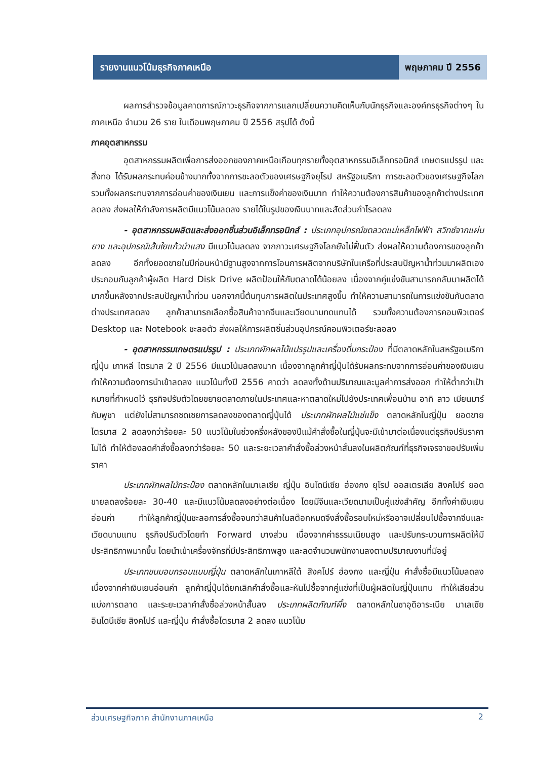รายงานแนวโน้มธุรกิจภาคเหนือ พฤษภาคม ปี 2556
ผลการสำรวจข้อมูลคาดการณ์ภาวะธุรกิจจากการแลกเปลี่ยนความคิดเห็นกับนักธุรกิจและองค์กรธุรกิจต่างๆ ในภาคเหนือ จำนวน 26 ราย ในเดือนพฤษภาคม ปี 2556 สรุปได้ ดังนี้
ภาคอุตสาหกรรม
อุตสาหกรรมผลิตเพื่อการส่งออกของภาคเหนือเกือบทุกรายทั้งอุตสาหกรรมอิเล็กทรอนิกส์ เกษตรแปรรูป และสิ่งทอ ได้รับผลกระทบค่อนข้างมากทั้งจากการชะลอตัวของเศรษฐกิจยุโรป สหรัฐอเมริกา การชะลอตัวของเศรษฐกิจโลก รวมทั้งผลกระทบจากการอ่อนค่าของเงินเยน และการแข็งค่าของเงินบาท ทำให้ความต้องการสินค้าของลูกค้าต่างประเทศลดลง ส่งผลให้กำลังการผลิตมีแนวโน้มลดลง รายได้ในรูปของเงินบาทและสัดส่วนกำไรลดลง
- อุตสาหกรรมผลิตและส่งออกชิ้นส่วนอิเล็กทรอนิกส์ : ประเภทอุปกรณ์ขดลวดแม่เหล็กไฟฟ้า สวิทซ์จากแผ่นยาง และอุปกรณ์เส้นใยแก้วนำแสง มีแนวโน้มลดลง จากภาวะเศรษฐกิจโลกยังไม่ฟื้นตัว ส่งผลให้ความต้องการของลูกค้าลดลง อีกทั้งยอดขายในปีก่อนหน้ามีฐานสูงจากการโอนการผลิตจากบริษัทในเครือที่ประสบปัญหาน้ำท่วมมาผลิตเอง ประกอบกับลูกค้าผู้ผลิต Hard Disk Drive ผลิตป้อนให้กับตลาดได้น้อยลง เนื่องจากคู่แข่งขันสามารถกลับมาผลิตได้มากขึ้นหลังจากประสบปัญหาน้ำท่วม นอกจากนี้ต้นทุนการผลิตในประเทศสูงขึ้น ทำให้ความสามารถในการแข่งขันกับตลาดต่างประเทศลดลง ลูกค้าสามารถเลือกซื้อสินค้าจากจีนและเวียดนามทดแทนได้ รวมทั้งความต้องการคอมพิวเตอร์ Desktop และ Notebook ชะลอตัว ส่งผลให้การผลิตชิ้นส่วนอุปกรณ์คอมพิวเตอร์ชะลอลง
- อุตสาหกรรมเกษตรแปรรูป : ประเภทผักผลไม้แปรรูปและเครื่องดื่มกระป๋อง ที่มีตลาดหลักในสหรัฐอเมริกา ญี่ปุ่น เกาหลี ไตรมาส 2 ปี 2556 มีแนวโน้มลดลงมาก เนื่องจากลูกค้าญี่ปุ่นได้รับผลกระทบจากการอ่อนค่าของเงินเยน ทำให้ความต้องการนำเข้าลดลง แนวโน้มทั้งปี 2556 คาดว่า ลดลงทั้งด้านปริมาณและมูลค่าการส่งออก ทำให้ต่ำกว่าเป้าหมายที่กำหนดไว้ ธุรกิจปรับตัวโดยขยายตลาดภายในประเทศและหาตลาดใหม่ไปยังประเทศเพื่อนบ้าน อาทิ ลาว เมียนมาร์ กัมพูชา แต่ยังไม่สามารถชดเชยการลดลงของตลาดญี่ปุ่นได้ ประเภทผักผลไม้แช่แข็ง ตลาดหลักในญี่ปุ่น ยอดขายไตรมาส 2 ลดลงกว่าร้อยละ 50 แนวโน้มในช่วงครึ่งหลังของปีแม้คำสั่งซื้อในญี่ปุ่นจะมีเข้ามาต่อเนื่องแต่ธุรกิจปรับราคาไม่ได้ ทำให้ต้องลดคำสั่งซื้อลงกว่าร้อยละ 50 และระยะเวลาคำสั่งซื้อล่วงหน้าสั้นลงในผลิตภัณฑ์ที่ธุรกิจเจรจาขอปรับเพิ่มราคา
ประเภทผักผลไม้กระป๋อง ตลาดหลักในมาเลเซีย ญี่ปุ่น อินโดนีเซีย ฮ่องกง ยุโรป ออสเตรเลีย สิงคโปร์ ยอดขายลดลงร้อยละ 30-40 และมีแนวโน้มลดลงอย่างต่อเนื่อง โดยมีจีนและเวียดนามเป็นคู่แข่งสำคัญ อีกทั้งค่าเงินเยนอ่อนค่า ทำให้ลูกค้าญี่ปุ่นชะลอการสั่งซื้อจนกว่าสินค้าในสต๊อกหมดจึงสั่งซื้อรอบใหม่หรืออาจเปลี่ยนไปซื้อจากจีนและเวียดนามแทน ธุรกิจปรับตัวโดยทำ Forward บางส่วน เนื่องจากค่าธรรมเนียมสูง และปรับกระบวนการผลิตให้มีประสิทธิภาพมากขึ้น โดยนำเข้าเครื่องจักรที่มีประสิทธิภาพสูง และลดจำนวนพนักงานลงตามปริมาณงานที่มีอยู่
ประเภทขนมอบกรอบแบบญี่ปุ่น ตลาดหลักในเกาหลีใต้ สิงคโปร์ ฮ่องกง และญี่ปุ่น คำสั่งซื้อมีแนวโน้มลดลง เนื่องจากค่าเงินเยนอ่อนค่า ลูกค้าญี่ปุ่นได้ยกเลิกคำสั่งซื้อและหันไปซื้อจากคู่แข่งที่เป็นผู้ผลิตในญี่ปุ่นแทน ทำให้เสียส่วนแบ่งการตลาด และระยะเวลาคำสั่งซื้อล่วงหน้าสั้นลง ประเภทผลิตภัณฑ์ผึ้ง ตลาดหลักในซาอุดิอาระเบีย มาเลเซีย อินโดนีเซีย สิงคโปร์ และญี่ปุ่น คำสั่งซื้อไตรมาส 2 ลดลง แนวโน้ม
ส่วนเศรษฐกิจภาค สำนักงานภาคเหนือ 2